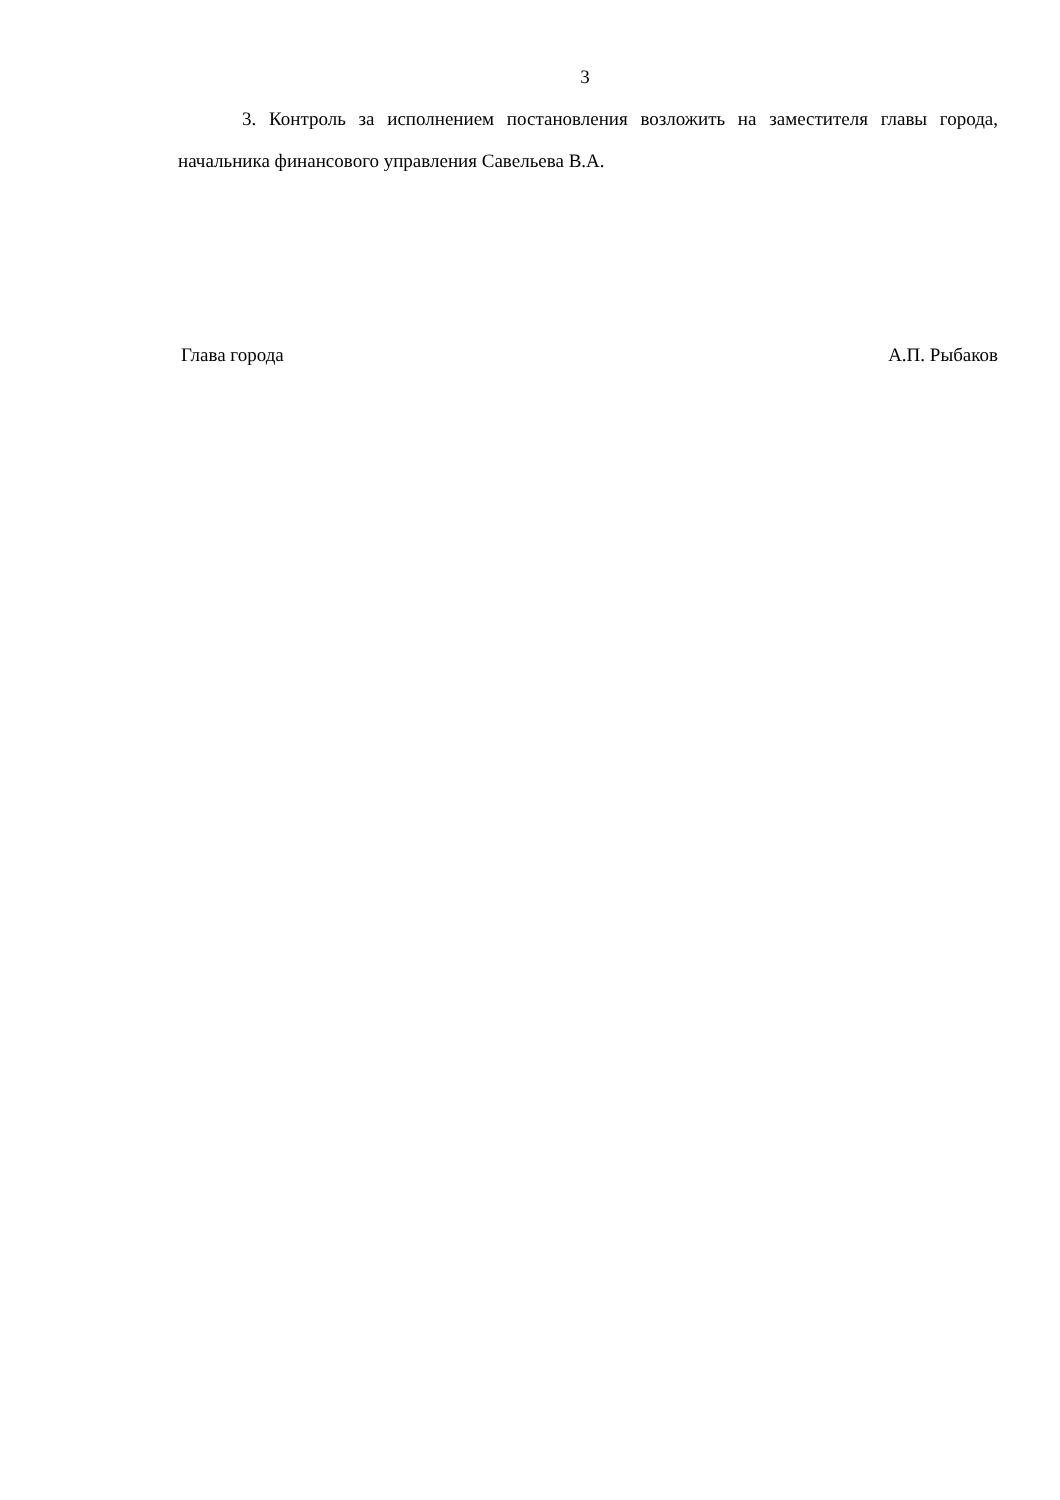3
3. Контроль за исполнением постановления возложить на заместителя главы города, начальника финансового управления Савельева В.А.
Глава города А.П. Рыбаков